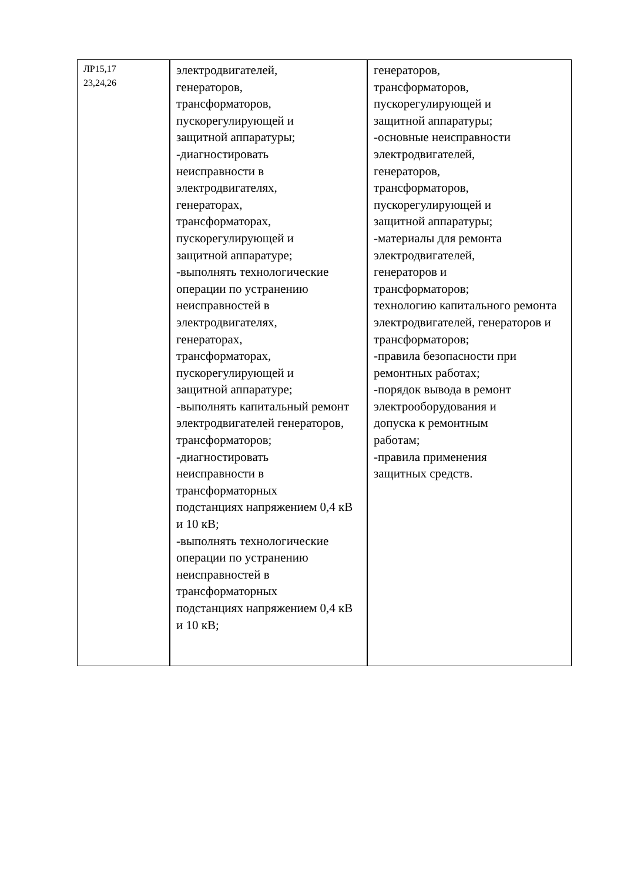| ЛР15,17 23,24,26 | электродвигателей, генераторов, трансформаторов, пускорегулирующей и защитной аппаратуры; -диагностировать неисправности в электродвигателях, генераторах, трансформаторах, пускорегулирующей и защитной аппаратуре; -выполнять технологические операции по устранению неисправностей в электродвигателях, генераторах, трансформаторах, пускорегулирующей и защитной аппаратуре; -выполнять капитальный ремонт электродвигателей генераторов, трансформаторов; -диагностировать неисправности в трансформаторных подстанциях напряжением 0,4 кВ и 10 кВ; -выполнять технологические операции по устранению неисправностей в трансформаторных подстанциях напряжением 0,4 кВ и 10 кВ; | генераторов, трансформаторов, пускорегулирующей и защитной аппаратуры; -основные неисправности электродвигателей, генераторов, трансформаторов, пускорегулирующей и защитной аппаратуры; -материалы для ремонта электродвигателей, генераторов и трансформаторов; технологию капитального ремонта электродвигателей, генераторов и трансформаторов; -правила безопасности при ремонтных работах; -порядок вывода в ремонт электрооборудования и допуска к ремонтным работам; -правила применения защитных средств. |